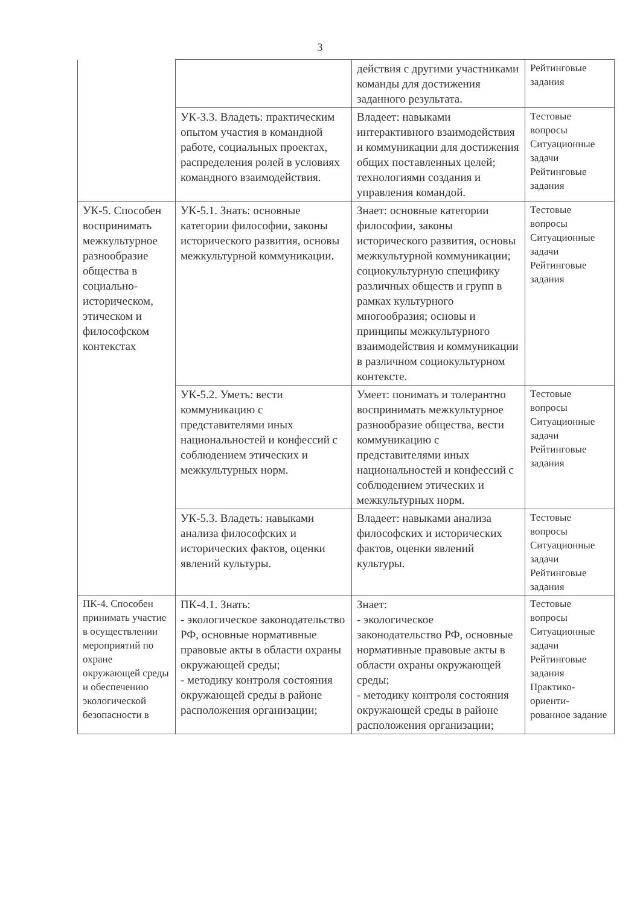3
| | | действия с другими участниками команды для достижения заданного результата. | Рейтинговые задания |
| | УК-3.3. Владеть: практическим опытом участия в командной работе, социальных проектах, распределения ролей в условиях командного взаимодействия. | Владеет: навыками интерактивного взаимодействия и коммуникации для достижения общих поставленных целей; технологиями создания и управления командой. | Тестовые вопросы Ситуационные задачи Рейтинговые задания |
| УК-5. Способен воспринимать межкультурное разнообразие общества в социально-историческом, этическом и философском контекстах | УК-5.1. Знать: основные категории философии, законы исторического развития, основы межкультурной коммуникации. | Знает: основные категории философии, законы исторического развития, основы межкультурной коммуникации; социокультурную специфику различных обществ и групп в рамках культурного многообразия; основы и принципы межкультурного взаимодействия и коммуникации в различном социокультурном контексте. | Тестовые вопросы Ситуационные задачи Рейтинговые задания |
| | УК-5.2. Уметь: вести коммуникацию с представителями иных национальностей и конфессий с соблюдением этических и межкультурных норм. | Умеет: понимать и толерантно воспринимать межкультурное разнообразие общества, вести коммуникацию с представителями иных национальностей и конфессий с соблюдением этических и межкультурных норм. | Тестовые вопросы Ситуационные задачи Рейтинговые задания |
| | УК-5.3. Владеть: навыками анализа философских и исторических фактов, оценки явлений культуры. | Владеет: навыками анализа философских и исторических фактов, оценки явлений культуры. | Тестовые вопросы Ситуационные задачи Рейтинговые задания |
| ПК-4. Способен принимать участие в осуществлении мероприятий по охране окружающей среды и обеспечению экологической безопасности в | ПК-4.1. Знать: - экологическое законодательство РФ, основные нормативные правовые акты в области охраны окружающей среды; - методику контроля состояния окружающей среды в районе расположения организации; | Знает: - экологическое законодательство РФ, основные нормативные правовые акты в области охраны окружающей среды; - методику контроля состояния окружающей среды в районе расположения организации; | Тестовые вопросы Ситуационные задачи Рейтинговые задания Практико-ориенти-рованное задание |